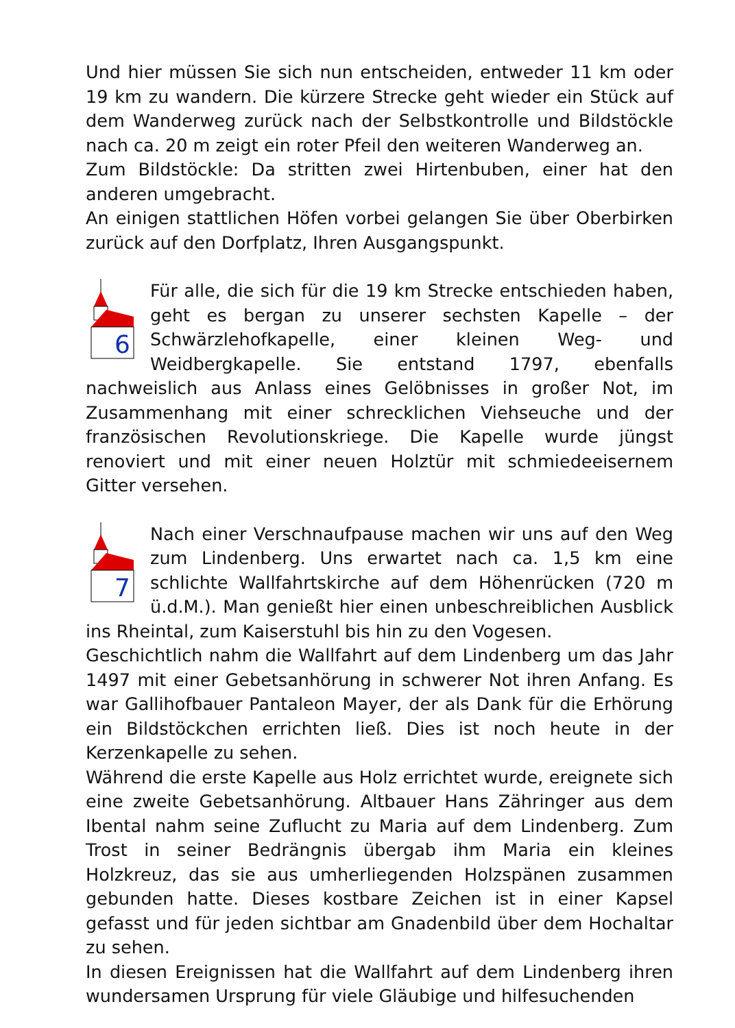Und hier müssen Sie sich nun entscheiden, entweder 11 km oder 19 km zu wandern. Die kürzere Strecke geht wieder ein Stück auf dem Wanderweg zurück nach der Selbstkontrolle und Bildstöckle nach ca. 20 m zeigt ein roter Pfeil den weiteren Wanderweg an.
Zum Bildstöckle: Da stritten zwei Hirtenbuben, einer hat den anderen umgebracht.
An einigen stattlichen Höfen vorbei gelangen Sie über Oberbirken zurück auf den Dorfplatz, Ihren Ausgangspunkt.
6
Für alle, die sich für die 19 km Strecke entschieden haben, geht es bergan zu unserer sechsten Kapelle – der Schwärzlehofkapelle, einer kleinen Weg- und Weidbergkapelle. Sie entstand 1797, ebenfalls nachweislich aus Anlass eines Gelöbnisses in großer Not, im Zusammenhang mit einer schrecklichen Viehseuche und der französischen Revolutionskriege. Die Kapelle wurde jüngst renoviert und mit einer neuen Holztür mit schmiedeeisernem Gitter versehen.
7
Nach einer Verschnaufpause machen wir uns auf den Weg zum Lindenberg. Uns erwartet nach ca. 1,5 km eine schlichte Wallfahrtskirche auf dem Höhenrücken (720 m ü.d.M.). Man genießt hier einen unbeschreiblichen Ausblick ins Rheintal, zum Kaiserstuhl bis hin zu den Vogesen.
Geschichtlich nahm die Wallfahrt auf dem Lindenberg um das Jahr 1497 mit einer Gebetsanhörung in schwerer Not ihren Anfang. Es war Gallihofbauer Pantaleon Mayer, der als Dank für die Erhörung ein Bildstöckchen errichten ließ. Dies ist noch heute in der Kerzenkapelle zu sehen.
Während die erste Kapelle aus Holz errichtet wurde, ereignete sich eine zweite Gebetsanhörung. Altbauer Hans Zähringer aus dem Ibental nahm seine Zuflucht zu Maria auf dem Lindenberg. Zum Trost in seiner Bedrängnis übergab ihm Maria ein kleines Holzkreuz, das sie aus umherliegenden Holzspänen zusammen gebunden hatte. Dieses kostbare Zeichen ist in einer Kapsel gefasst und für jeden sichtbar am Gnadenbild über dem Hochaltar zu sehen.
In diesen Ereignissen hat die Wallfahrt auf dem Lindenberg ihren wundersamen Ursprung für viele Gläubige und hilfesuchenden